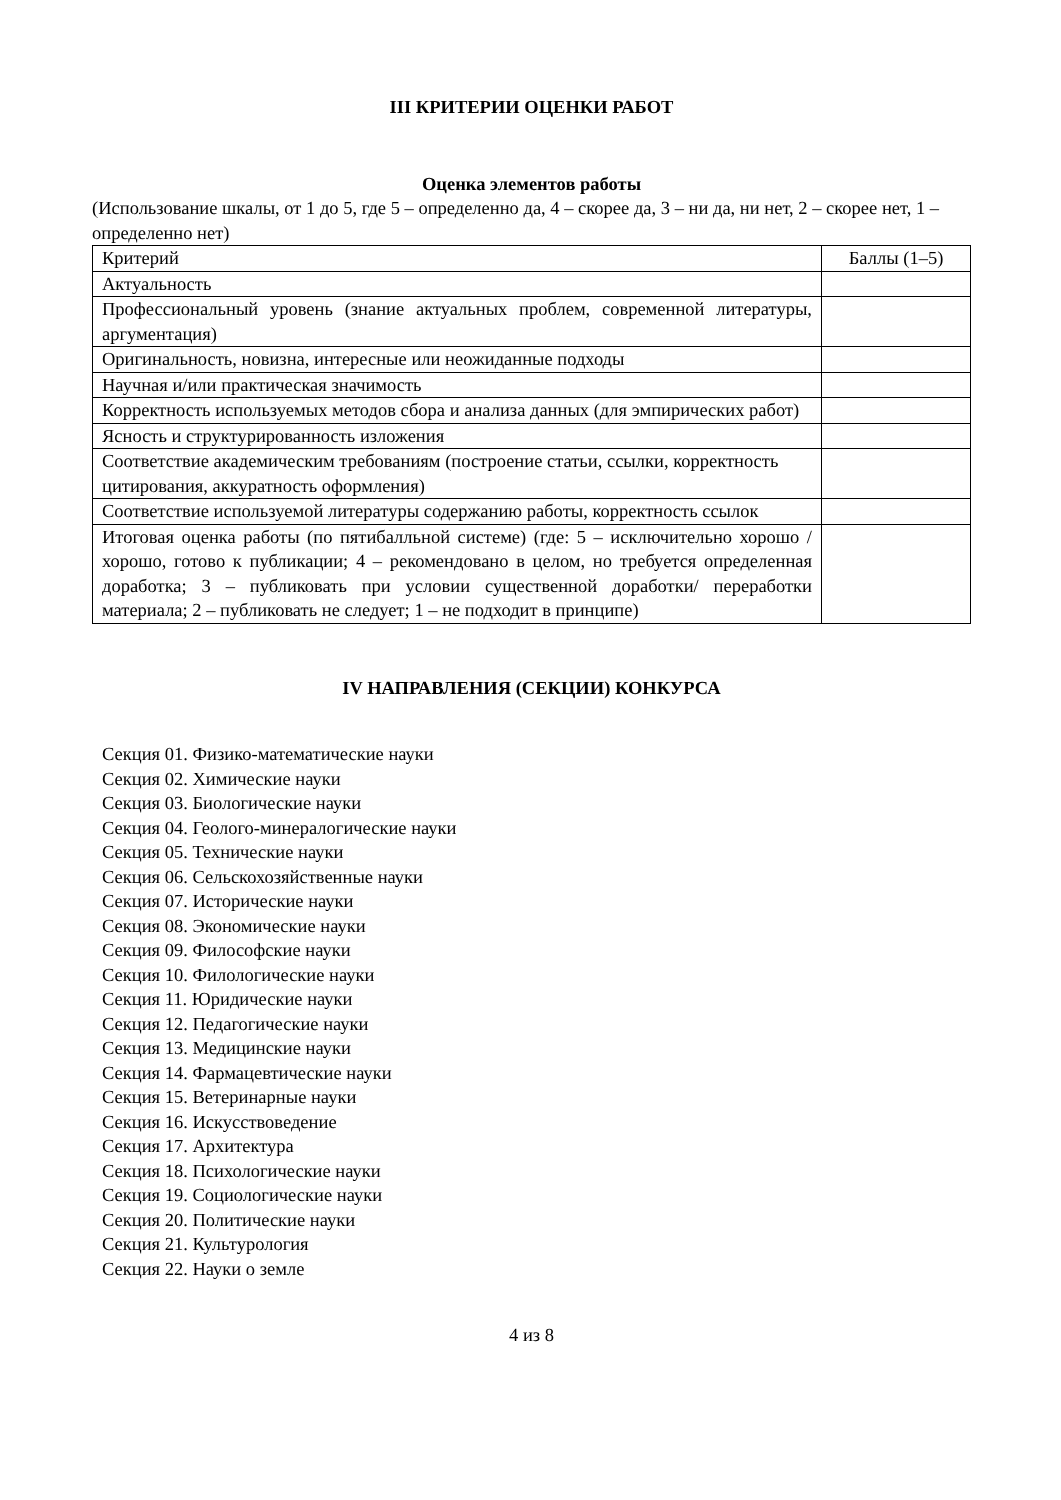III КРИТЕРИИ ОЦЕНКИ РАБОТ
Оценка элементов работы
(Использование шкалы, от 1 до 5, где 5 – определенно да, 4 – скорее да, 3 – ни да, ни нет, 2 – скорее нет, 1 – определенно нет)
| Критерий | Баллы (1–5) |
| Актуальность | |
| Профессиональный уровень (знание актуальных проблем, современной литературы, аргументация) | |
| Оригинальность, новизна, интересные или неожиданные подходы | |
| Научная и/или практическая значимость | |
| Корректность используемых методов сбора и анализа данных (для эмпирических работ) | |
| Ясность и структурированность изложения | |
| Соответствие академическим требованиям (построение статьи, ссылки, корректность цитирования, аккуратность оформления) | |
| Соответствие используемой литературы содержанию работы, корректность ссылок | |
| Итоговая оценка работы (по пятибалльной системе) (где: 5 – исключительно хорошо / хорошо, готово к публикации; 4 – рекомендовано в целом, но требуется определенная доработка; 3 – публиковать при условии существенной доработки/ переработки материала; 2 – публиковать не следует; 1 – не подходит в принципе) | |
IV НАПРАВЛЕНИЯ (СЕКЦИИ) КОНКУРСА
Секция 01. Физико-математические науки
Секция 02. Химические науки
Секция 03. Биологические науки
Секция 04. Геолого-минералогические науки
Секция 05. Технические науки
Секция 06. Сельскохозяйственные науки
Секция 07. Исторические науки
Секция 08. Экономические науки
Секция 09. Философские науки
Секция 10. Филологические науки
Секция 11. Юридические науки
Секция 12. Педагогические науки
Секция 13. Медицинские науки
Секция 14. Фармацевтические науки
Секция 15. Ветеринарные науки
Секция 16. Искусствоведение
Секция 17. Архитектура
Секция 18. Психологические науки
Секция 19. Социологические науки
Секция 20. Политические науки
Секция 21. Культурология
Секция 22. Науки о земле
4 из 8